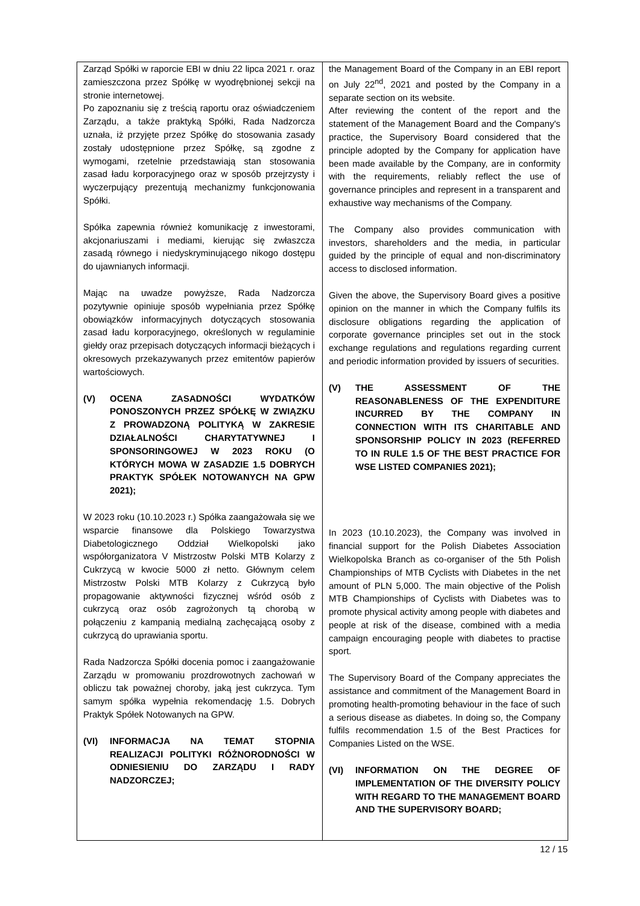| Zarząd Spółki w raporcie EBI w dniu 22 lipca 2021 r. oraz zamieszczona przez Spółkę w wyodrębnionej sekcji na stronie internetowej. Po zapoznaniu się z treścią raportu oraz oświadczeniem Zarządu, a także praktyką Spółki, Rada Nadzorcza uznała, iż przyjęte przez Spółkę do stosowania zasady zostały udostępnione przez Spółkę, są zgodne z wymogami, rzetelnie przedstawiają stan stosowania zasad ładu korporacyjnego oraz w sposób przejrzysty i wyczerpujący prezentują mechanizmy funkcjonowania Spółki. Spółka zapewnia również komunikację z inwestorami, akcjonariuszami i mediami, kierując się zwłaszcza zasadą równego i niedyskryminującego nikogo dostępu do ujawnianych informacji. Mając na uwadze powyższe, Rada Nadzorcza pozytywnie opiniuje sposób wypełniania przez Spółkę obowiązków informacyjnych dotyczących stosowania zasad ładu korporacyjnego, określonych w regulaminie giełdy oraz przepisach dotyczących informacji bieżących i okresowych przekazywanych przez emitentów papierów wartościowych. (V) OCENA ZASADNOŚCI WYDATKÓW PONOSZONYCH PRZEZ SPÓŁKĘ W ZWIĄZKU Z PROWADZONĄ POLITYKĄ W ZAKRESIE DZIAŁALNOŚCI CHARYTATYWNEJ I SPONSORINGOWEJ W 2023 ROKU (O KTÓRYCH MOWA W ZASADZIE 1.5 DOBRYCH PRAKTYK SPÓŁEK NOTOWANYCH NA GPW 2021); W 2023 roku (10.10.2023 r.) Spółka zaangażowała się we wsparcie finansowe dla Polskiego Towarzystwa Diabetologicznego Oddział Wielkopolski jako współorganizatora V Mistrzostw Polski MTB Kolarzy z Cukrzycą w kwocie 5000 zł netto. Głównym celem Mistrzostw Polski MTB Kolarzy z Cukrzycą było propagowanie aktywności fizycznej wśród osób z cukrzycą oraz osób zagrożonych tą chorobą w połączeniu z kampanią medialną zachęcającą osoby z cukrzycą do uprawiania sportu. Rada Nadzorcza Spółki docenia pomoc i zaangażowanie Zarządu w promowaniu prozdrowotnych zachowań w obliczu tak poważnej choroby, jaką jest cukrzyca. Tym samym spółka wypełnia rekomendację 1.5. Dobrych Praktyk Spółek Notowanych na GPW. (VI) INFORMACJA NA TEMAT STOPNIA REALIZACJI POLITYKI RÓŻNORODNOŚCI W ODNIESIENIU DO ZARZĄDU I RADY NADZORCZEJ; | the Management Board of the Company in an EBI report on July 22<sup>nd</sup>, 2021 and posted by the Company in a separate section on its website. After reviewing the content of the report and the statement of the Management Board and the Company's practice, the Supervisory Board considered that the principle adopted by the Company for application have been made available by the Company, are in conformity with the requirements, reliably reflect the use of governance principles and represent in a transparent and exhaustive way mechanisms of the Company. The Company also provides communication with investors, shareholders and the media, in particular guided by the principle of equal and non-discriminatory access to disclosed information. Given the above, the Supervisory Board gives a positive opinion on the manner in which the Company fulfils its disclosure obligations regarding the application of corporate governance principles set out in the stock exchange regulations and regulations regarding current and periodic information provided by issuers of securities. (V) THE ASSESSMENT OF THE REASONABLENESS OF THE EXPENDITURE INCURRED BY THE COMPANY IN CONNECTION WITH ITS CHARITABLE AND SPONSORSHIP POLICY IN 2023 (REFERRED TO IN RULE 1.5 OF THE BEST PRACTICE FOR WSE LISTED COMPANIES 2021); In 2023 (10.10.2023), the Company was involved in financial support for the Polish Diabetes Association Wielkopolska Branch as co-organiser of the 5th Polish Championships of MTB Cyclists with Diabetes in the net amount of PLN 5,000. The main objective of the Polish MTB Championships of Cyclists with Diabetes was to promote physical activity among people with diabetes and people at risk of the disease, combined with a media campaign encouraging people with diabetes to practise sport. The Supervisory Board of the Company appreciates the assistance and commitment of the Management Board in promoting health-promoting behaviour in the face of such a serious disease as diabetes. In doing so, the Company fulfils recommendation 1.5 of the Best Practices for Companies Listed on the WSE. (VI) INFORMATION ON THE DEGREE OF IMPLEMENTATION OF THE DIVERSITY POLICY WITH REGARD TO THE MANAGEMENT BOARD AND THE SUPERVISORY BOARD; |
12 / 15